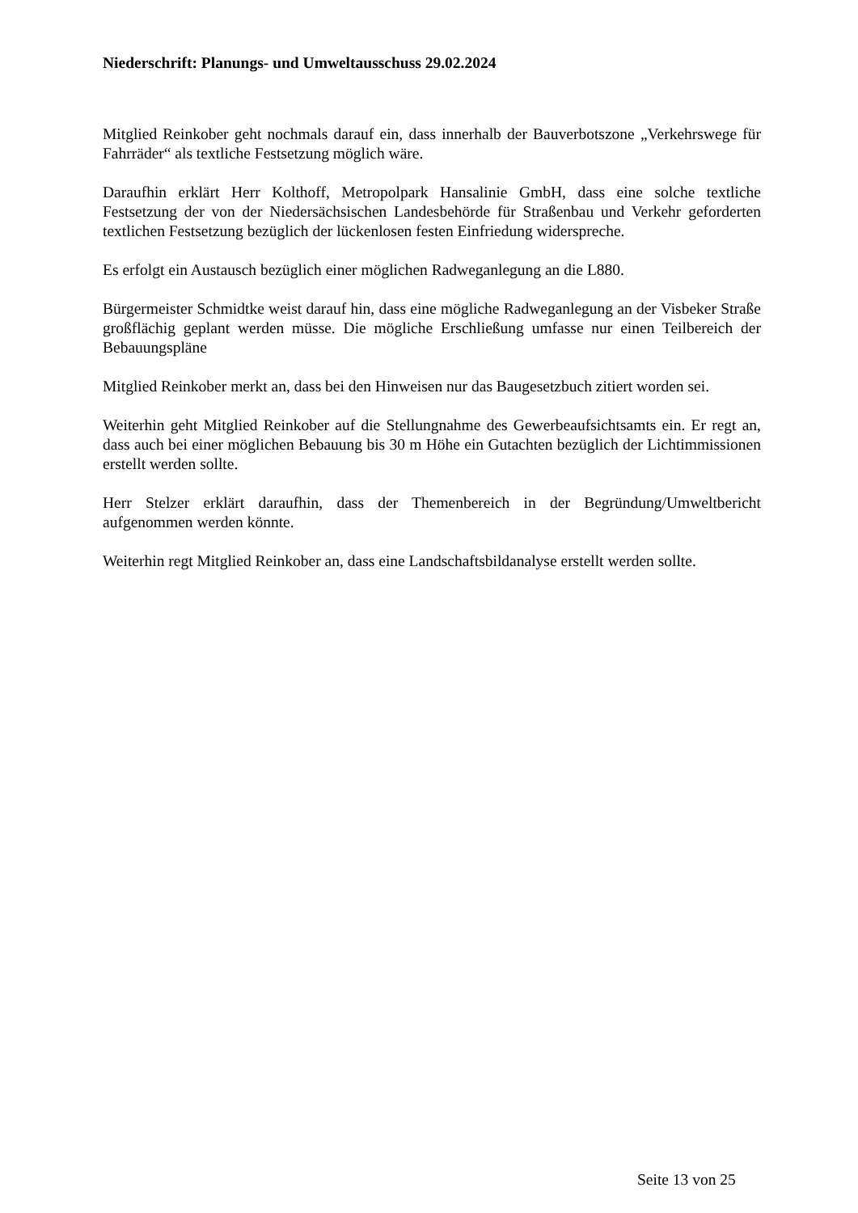Niederschrift: Planungs- und Umweltausschuss 29.02.2024
Mitglied Reinkober geht nochmals darauf ein, dass innerhalb der Bauverbotszone „Verkehrs­wege für Fahrräder“ als textliche Festsetzung möglich wäre.
Daraufhin erklärt Herr Kolthoff, Metropolpark Hansalinie GmbH, dass eine solche textliche Festsetzung der von der Niedersächsischen Landesbehörde für Straßenbau und Verkehr ge­forderten textlichen Festsetzung bezüglich der lückenlosen festen Einfriedung widerspreche.
Es erfolgt ein Austausch bezüglich einer möglichen Radweganlegung an die L880.
Bürgermeister Schmidtke weist darauf hin, dass eine mögliche Radweganlegung an der Vis­beker Straße großflächig geplant werden müsse. Die mögliche Erschließung umfasse nur ei­nen Teilbereich der Bebauungspläne
Mitglied Reinkober merkt an, dass bei den Hinweisen nur das Baugesetzbuch zitiert worden sei.
Weiterhin geht Mitglied Reinkober auf die Stellungnahme des Gewerbeaufsichtsamts ein. Er regt an, dass auch bei einer möglichen Bebauung bis 30 m Höhe ein Gutachten bezüglich der Lichtimmissionen erstellt werden sollte.
Herr Stelzer erklärt daraufhin, dass der Themenbereich in der Begründung/Umweltbericht aufgenommen werden könnte.
Weiterhin regt Mitglied Reinkober an, dass eine Landschaftsbildanalyse erstellt werden sollte.
Seite 13 von 25